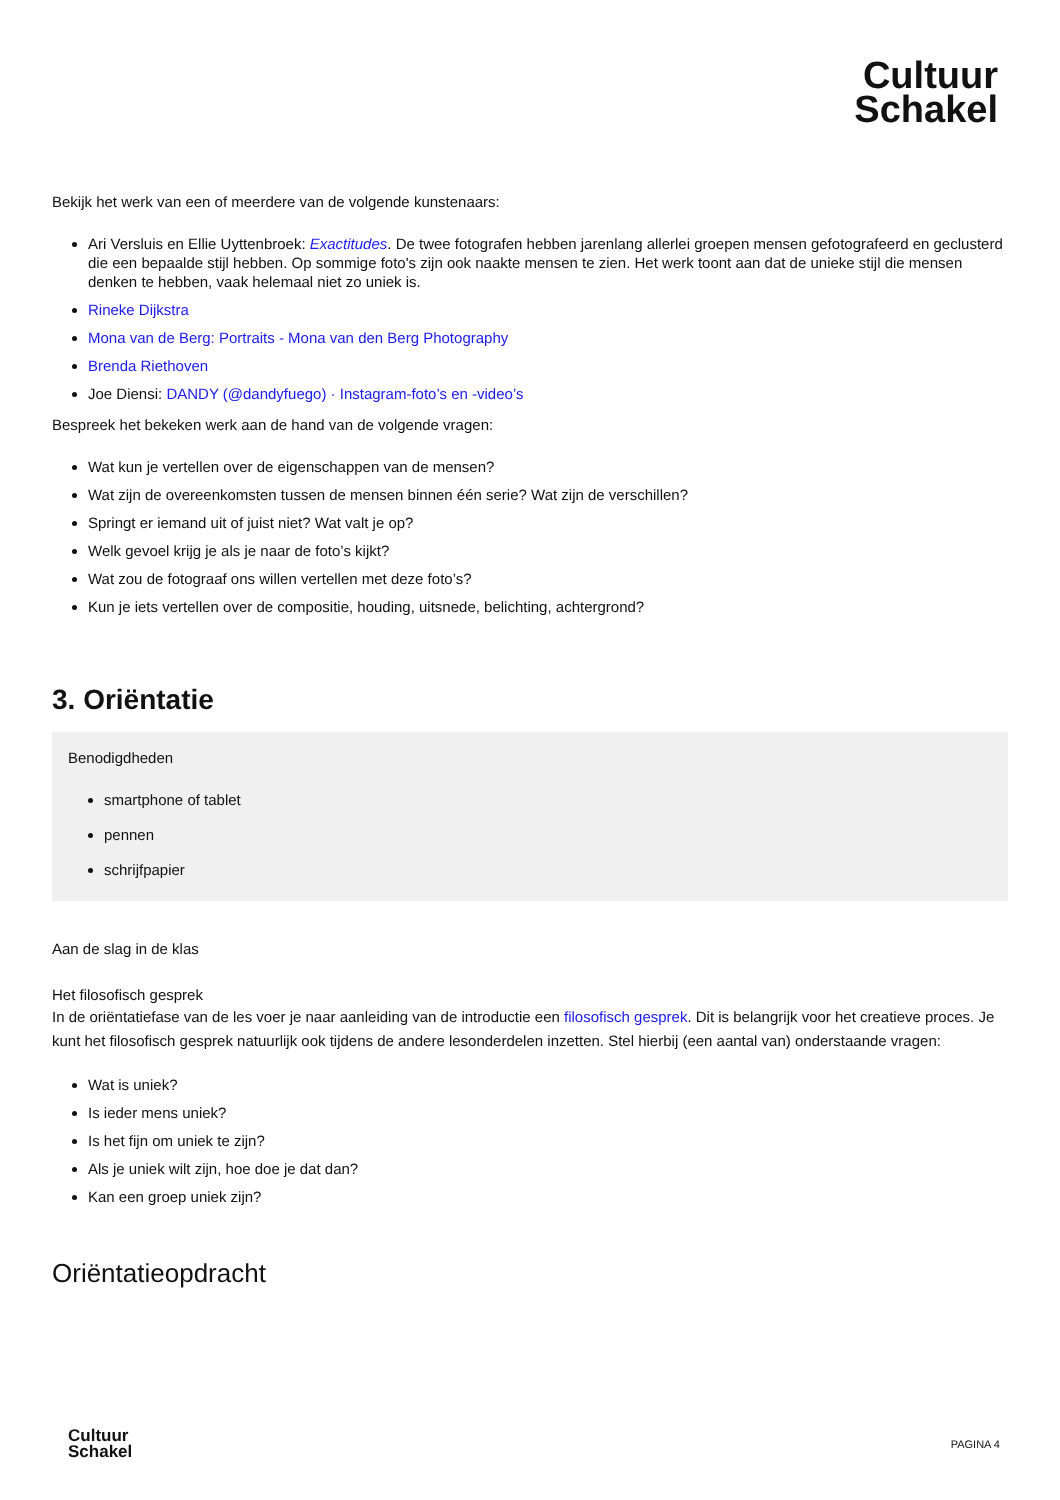Cultuur
Schakel
Bekijk het werk van een of meerdere van de volgende kunstenaars:
Ari Versluis en Ellie Uyttenbroek: Exactitudes. De twee fotografen hebben jarenlang allerlei groepen mensen gefotografeerd en geclusterd die een bepaalde stijl hebben. Op sommige foto's zijn ook naakte mensen te zien. Het werk toont aan dat de unieke stijl die mensen denken te hebben, vaak helemaal niet zo uniek is.
Rineke Dijkstra
Mona van de Berg: Portraits - Mona van den Berg Photography
Brenda Riethoven
Joe Diensi: DANDY (@dandyfuego) · Instagram-foto’s en -video’s
Bespreek het bekeken werk aan de hand van de volgende vragen:
Wat kun je vertellen over de eigenschappen van de mensen?
Wat zijn de overeenkomsten tussen de mensen binnen één serie? Wat zijn de verschillen?
Springt er iemand uit of juist niet? Wat valt je op?
Welk gevoel krijg je als je naar de foto’s kijkt?
Wat zou de fotograaf ons willen vertellen met deze foto’s?
Kun je iets vertellen over de compositie, houding, uitsnede, belichting, achtergrond?
3. Oriëntatie
Benodigdheden
smartphone of tablet
pennen
schrijfpapier
Aan de slag in de klas
Het filosofisch gesprek
In de oriëntatiefase van de les voer je naar aanleiding van de introductie een filosofisch gesprek. Dit is belangrijk voor het creatieve proces. Je kunt het filosofisch gesprek natuurlijk ook tijdens de andere lesonderdelen inzetten. Stel hierbij (een aantal van) onderstaande vragen:
Wat is uniek?
Is ieder mens uniek?
Is het fijn om uniek te zijn?
Als je uniek wilt zijn, hoe doe je dat dan?
Kan een groep uniek zijn?
Oriëntatieopdracht
Cultuur
Schakel
PAGINA 4